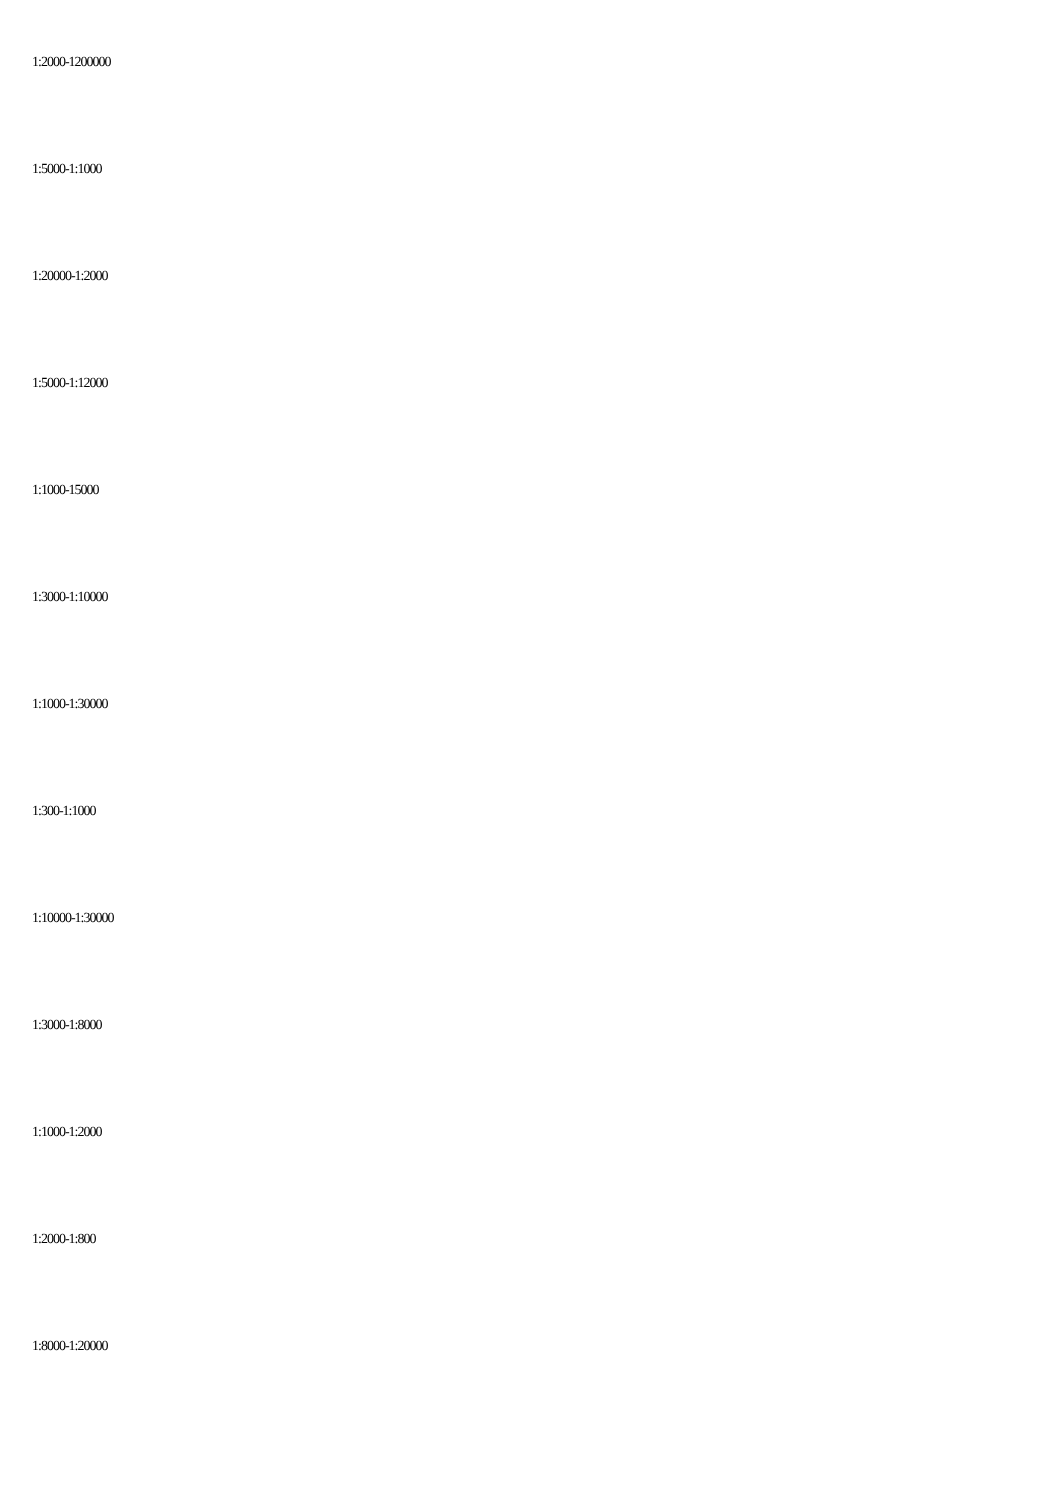1:2000-1200000
1:5000-1:1000
1:20000-1:2000
1:5000-1:12000
1:1000-15000
1:3000-1:10000
1:1000-1:30000
1:300-1:1000
1:10000-1:30000
1:3000-1:8000
1:1000-1:2000
1:2000-1:800
1:8000-1:20000